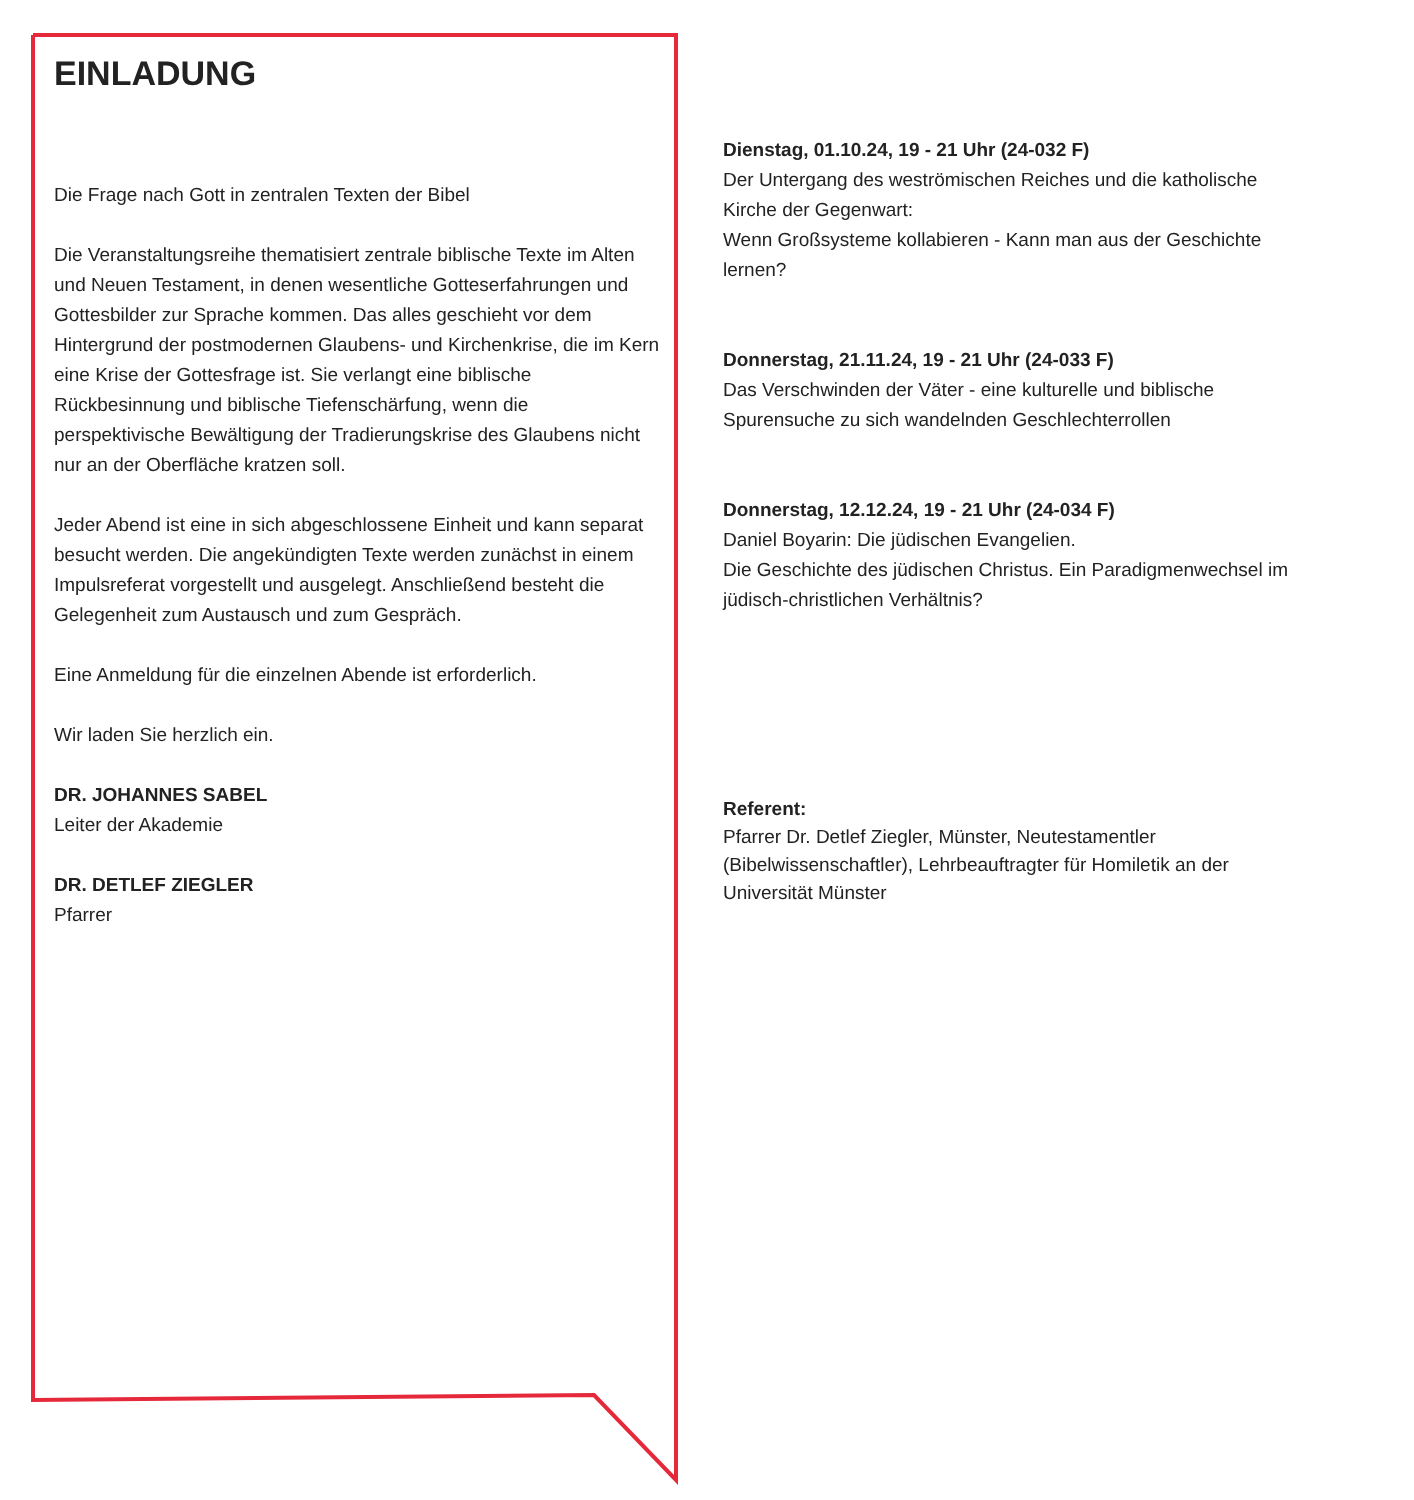EINLADUNG
Die Frage nach Gott in zentralen Texten der Bibel
Die Veranstaltungsreihe thematisiert zentrale biblische Texte im Alten und Neuen Testament, in denen wesentliche Gotteserfahrungen und Gottesbilder zur Sprache kommen. Das alles geschieht vor dem Hintergrund der postmodernen Glaubens- und Kirchenkrise, die im Kern eine Krise der Gottesfrage ist. Sie verlangt eine biblische Rückbesinnung und biblische Tiefenschärfung, wenn die perspektivische Bewältigung der Tradierungskrise des Glaubens nicht nur an der Oberfläche kratzen soll.
Jeder Abend ist eine in sich abgeschlossene Einheit und kann separat besucht werden. Die angekündigten Texte werden zunächst in einem Impulsreferat vorgestellt und ausgelegt. Anschließend besteht die Gelegenheit zum Austausch und zum Gespräch.
Eine Anmeldung für die einzelnen Abende ist erforderlich.
Wir laden Sie herzlich ein.
DR. JOHANNES SABEL
Leiter der Akademie
DR. DETLEF ZIEGLER
Pfarrer
Dienstag, 01.10.24, 19 - 21 Uhr (24-032 F)
Der Untergang des weströmischen Reiches und die katholische Kirche der Gegenwart:
Wenn Großsysteme kollabieren - Kann man aus der Geschichte lernen?
Donnerstag, 21.11.24, 19 - 21 Uhr (24-033 F)
Das Verschwinden der Väter - eine kulturelle und biblische Spurensuche zu sich wandelnden Geschlechterrollen
Donnerstag, 12.12.24, 19 - 21 Uhr (24-034 F)
Daniel Boyarin: Die jüdischen Evangelien.
Die Geschichte des jüdischen Christus. Ein Paradigmenwechsel im jüdisch-christlichen Verhältnis?
Referent:
Pfarrer Dr. Detlef Ziegler, Münster, Neutestamentler (Bibelwissenschaftler), Lehrbeauftragter für Homiletik an der Universität Münster